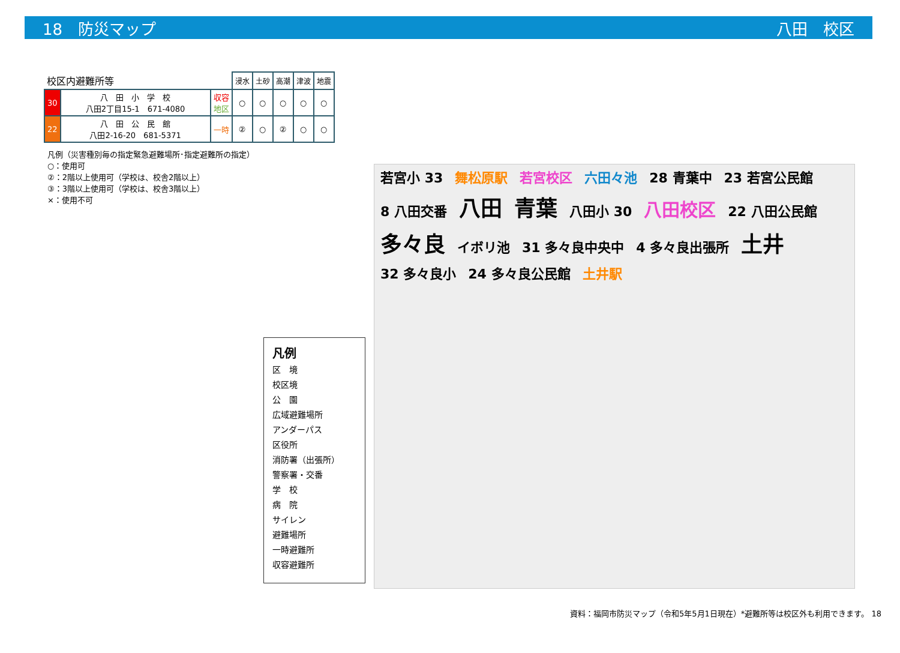18　防災マップ 八田　校区
| 校区内避難所等 | | | 浸水 | 土砂 | 高潮 | 津波 | 地震 |
| --- | --- | --- | --- | --- | --- | --- | --- |
| 30 | 八 田 小 学 校 八田2丁目15-1 671-4080 | 収容 地区 | ○ | ○ | ○ | ○ | ○ |
| 22 | 八 田 公 民 館 八田2-16-20 681-5371 | 一時 | ② | ○ | ② | ○ | ○ |
凡例（災害種別毎の指定緊急避難場所･指定避難所の指定）
○：使用可
②：2階以上使用可（学校は、校舎2階以上）
③：3階以上使用可（学校は、校舎3階以上）
×：使用不可
凡例
区　境
校区境
公　園
広域避難場所
アンダーパス
区役所
消防署（出張所）
警察署・交番
学　校
病　院
サイレン
避難場所
一時避難所
収容避難所
若宮小 33 舞松原駅 若宮校区 六田々池 28 青葉中 23 若宮公民館 8 八田交番
八田 青葉
八田小 30
八田校区
22 八田公民館
多々良
イボリ池 31 多々良中央中 4 多々良出張所
土井
32 多々良小 24 多々良公民館 土井駅
資料：福岡市防災マップ（令和5年5月1日現在）*避難所等は校区外も利用できます。 18